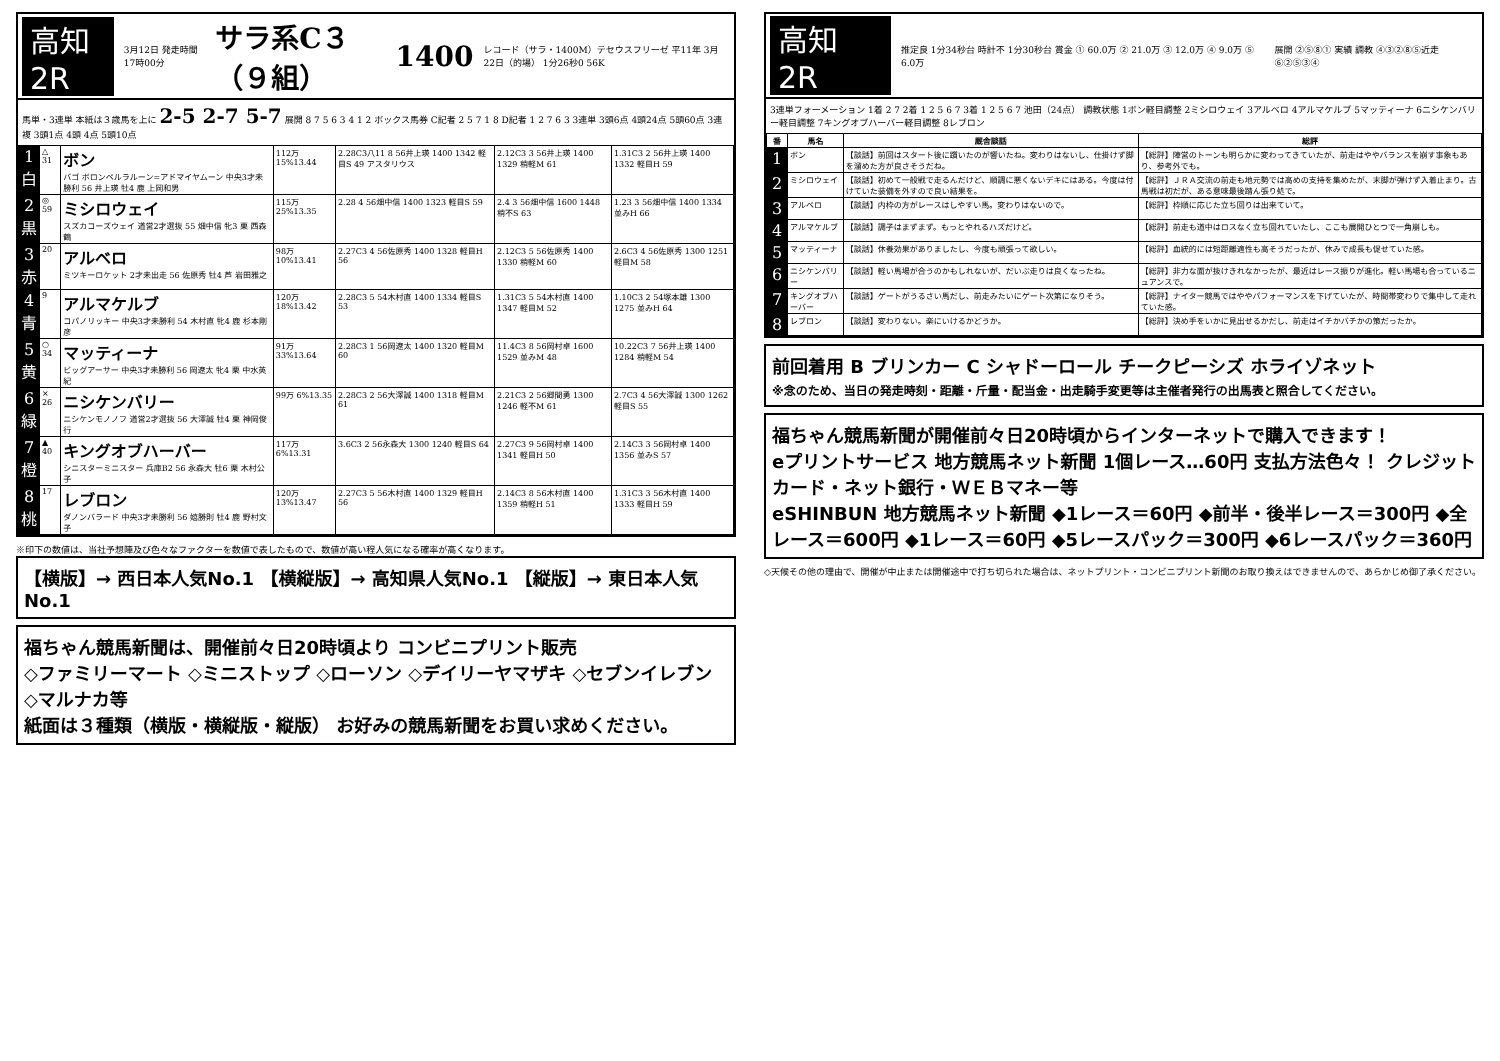高知 2R 3月12日 発走時間 17時00分 サラ系C３（９組） 1400 レコード（サラ・1400M）テセウスフリーゼ 平11年 3月22日（的場） 1分26秒0 56K
馬単・3連単 本紙は３歳馬を上に 2-5 2-7 5-7 展開 8 7 5 6 3 4 1 2 ボックス馬券 C記者 2 5 7 1 8 D記者 1 2 7 6 3 3連単 3頭6点 4頭24点 5頭60点 3連複 3頭1点 4頭 4点 5頭10点
| 1 白 | △ 31 | ボン バゴ ボロンベルラルーン=アドマイヤムーン 中央3才未勝利 56 井上瑛 牡4 鹿 上岡和男 | 112万 15%13.44 | 2.28C3八11 8 56井上瑛 1400 1342 軽目S 49 アスタリウス | 2.12C3 3 56井上瑛 1400 1329 稍軽M 61 | 1.31C3 2 56井上瑛 1400 1332 軽目H 59 |
| 2 黒 | ◎ 59 | ミシロウェイ スズカコーズウェイ 道営2才選抜 55 畑中信 牝3 栗 西森鶴 | 115万 25%13.35 | 2.28 4 56畑中信 1400 1323 軽目S 59 | 2.4 3 56畑中信 1600 1448 稍不S 63 | 1.23 3 56畑中信 1400 1334 並みH 66 |
| 3 赤 | 20 | アルベロ ミツキーロケット 2才未出走 56 佐原秀 牡4 芦 岩田雅之 | 98万 10%13.41 | 2.27C3 4 56佐原秀 1400 1328 軽目H 56 | 2.12C3 5 56佐原秀 1400 1330 稍軽M 60 | 2.6C3 4 56佐原秀 1300 1251 軽目M 58 |
| 4 青 | 9 | アルマケルブ コパノリッキー 中央3才未勝利 54 木村直 牝4 鹿 杉本剛彦 | 120万 18%13.42 | 2.28C3 5 54木村直 1400 1334 軽目S 53 | 1.31C3 5 54木村直 1400 1347 軽目M 52 | 1.10C3 2 54塚本雄 1300 1275 並みH 64 |
| 5 黄 | ○ 34 | マッティーナ ビッグアーサー 中央3才未勝利 56 岡遼太 牝4 栗 中水英紀 | 91万 33%13.64 | 2.28C3 1 56岡遼太 1400 1320 軽目M 60 | 11.4C3 8 56岡村卓 1600 1529 並みM 48 | 10.22C3 7 56井上瑛 1400 1284 稍軽M 54 |
| 6 緑 | × 26 | ニシケンバリー ニシケンモノノフ 道営2才選抜 56 大澤誠 牡4 栗 神岡俊行 | 99万 6%13.35 | 2.28C3 2 56大澤誠 1400 1318 軽目M 61 | 2.21C3 2 56郷間勇 1300 1246 軽不M 61 | 2.7C3 4 56大澤誠 1300 1262 軽目S 55 |
| 7 橙 | ▲ 40 | キングオブハーバー シニスターミニスター 兵庫B2 56 永森大 牡6 栗 木村公子 | 117万 6%13.31 | 3.6C3 2 56永森大 1300 1240 軽目S 64 | 2.27C3 9 56岡村卓 1400 1341 軽目H 50 | 2.14C3 3 56岡村卓 1400 1356 並みS 57 |
| 8 桃 | 17 | レブロン ダノンバラード 中央3才未勝利 56 嬉勝則 牡4 鹿 野村文子 | 120万 13%13.47 | 2.27C3 5 56木村直 1400 1329 軽目H 56 | 2.14C3 8 56木村直 1400 1359 稍軽H 51 | 1.31C3 3 56木村直 1400 1333 軽目H 59 |
※印下の数値は、当社予想陣及び色々なファクターを数値で表したもので、数値が高い程人気になる確率が高くなります。
【横版】→ 西日本人気No.1 【横縦版】→ 高知県人気No.1 【縦版】→ 東日本人気No.1
福ちゃん競馬新聞は、開催前々日20時頃より コンビニプリント販売
◇ファミリーマート ◇ミニストップ ◇ローソン ◇デイリーヤマザキ ◇セブンイレブン ◇マルナカ等
紙面は３種類（横版・横縦版・縦版） お好みの競馬新聞をお買い求めください。
高知 2R 推定良 1分34秒台 時計不 1分30秒台 賞金 ① 60.0万 ② 21.0万 ③ 12.0万 ④ 9.0万 ⑤ 6.0万 展開 ②⑤⑧① 実績 調教 ④③②⑧⑤近走 ⑥②⑤③④
3連単フォーメーション 1着 2 7 2着 1 2 5 6 7 3着 1 2 5 6 7 池田（24点） 調教状態 1ボン軽目調整 2ミシロウェイ 3アルベロ 4アルマケルブ 5マッティーナ 6ニシケンバリー軽目調整 7キングオブハーバー軽目調整 8レブロン
| 番 | 馬名 | 厩舎談話 | 総評 |
| --- | --- | --- | --- |
| 1 | ボン | 【談話】前回はスタート後に躓いたのが響いたね。変わりはないし、仕掛けず脚を溜めた方が良さそうだね。 | 【総評】陣営のトーンも明らかに変わってきていたが、前走はややバランスを崩す事象もあり、参考外でも。 |
| 2 | ミシロウェイ | 【談話】初めて一般戦で走るんだけど、順調に悪くないデキにはある。今度は付けていた装備を外すので良い結果を。 | 【総評】ＪＲＡ交流の前走も地元勢では高めの支持を集めたが、末脚が弾けず入着止まり。古馬戦は初だが、ある意味最後踏ん張り処で。 |
| 3 | アルベロ | 【談話】内枠の方がレースはしやすい馬。変わりはないので。 | 【総評】枠順に応じた立ち回りは出来ていて。 |
| 4 | アルマケルブ | 【談話】調子はまずまず。もっとやれるハズだけど。 | 【総評】前走も道中はロスなく立ち回れていたし、ここも展開ひとつで一角崩しも。 |
| 5 | マッティーナ | 【談話】休養効果がありましたし、今度も頑張って欲しい。 | 【総評】血統的には短距離適性も高そうだったが、休みで成長も促せていた感。 |
| 6 | ニシケンバリー | 【談話】軽い馬場が合うのかもしれないが、だいぶ走りは良くなったね。 | 【総評】非力な面が抜けきれなかったが、最近はレース振りが進化。軽い馬場も合っているニュアンスで。 |
| 7 | キングオブハーバー | 【談話】ゲートがうるさい馬だし、前走みたいにゲート次第になりそう。 | 【総評】ナイター競馬ではややパフォーマンスを下げていたが、時間帯変わりで集中して走れていた感。 |
| 8 | レブロン | 【談話】変わりない。楽にいけるかどうか。 | 【総評】決め手をいかに見出せるかだし、前走はイチかバチかの策だったか。 |
前回着用 B ブリンカー C シャドーロール チークピーシズ ホライゾネット
※念のため、当日の発走時刻・距離・斤量・配当金・出走騎手変更等は主催者発行の出馬表と照合してください。
福ちゃん競馬新聞が開催前々日20時頃からインターネットで購入できます！
eプリントサービス 地方競馬ネット新聞 1個レース…60円 支払方法色々！ クレジットカード・ネット銀行・ＷＥＢマネー等
eSHINBUN 地方競馬ネット新聞 ◆1レース＝60円 ◆前半・後半レース＝300円 ◆全レース＝600円 ◆1レース＝60円 ◆5レースパック＝300円 ◆6レースパック＝360円
◇天候その他の理由で、開催が中止または開催途中で打ち切られた場合は、ネットプリント・コンビニプリント新聞のお取り換えはできませんので、あらかじめ御了承ください。